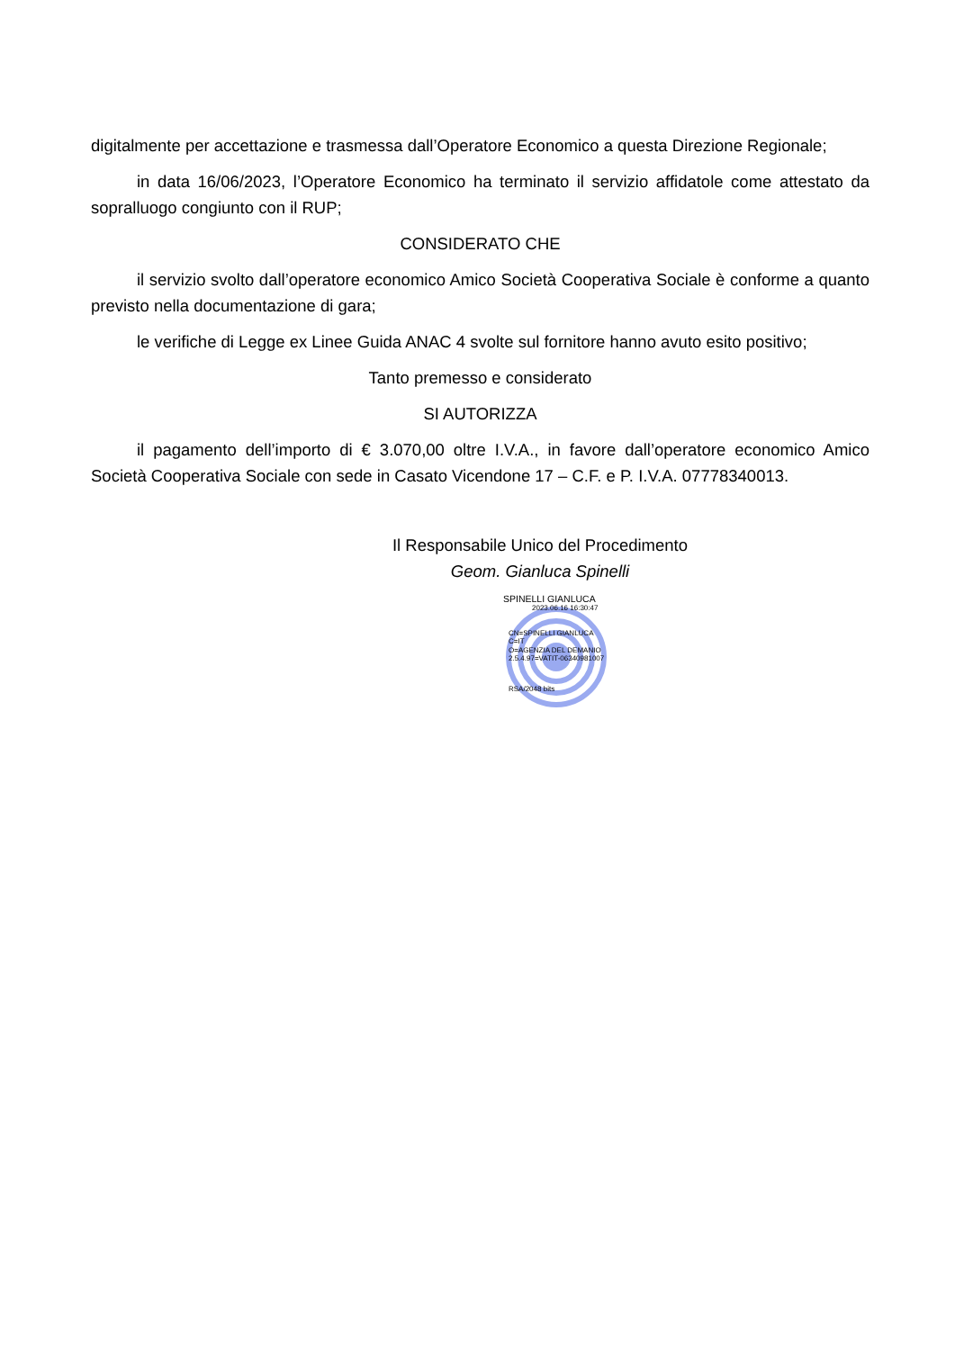digitalmente per accettazione e trasmessa dall’Operatore Economico a questa Direzione Regionale;
in data 16/06/2023, l’Operatore Economico ha terminato il servizio affidatole come attestato da sopralluogo congiunto con il RUP;
CONSIDERATO CHE
il servizio svolto dall’operatore economico Amico Società Cooperativa Sociale è conforme a quanto previsto nella documentazione di gara;
le verifiche di Legge ex Linee Guida ANAC 4 svolte sul fornitore hanno avuto esito positivo;
Tanto premesso e considerato
SI AUTORIZZA
il pagamento dell’importo di € 3.070,00 oltre I.V.A., in favore dall’operatore economico Amico Società Cooperativa Sociale con sede in Casato Vicendone 17 – C.F. e P. I.V.A. 07778340013.
Il Responsabile Unico del Procedimento
Geom. Gianluca Spinelli
SPINELLI GIANLUCA
2023.06.16 16:30:47
CN=SPINELLI GIANLUCA
C=IT
O=AGENZIA DEL DEMANIO
2.5.4.97=VATIT-06340981007
RSA/2048 bits